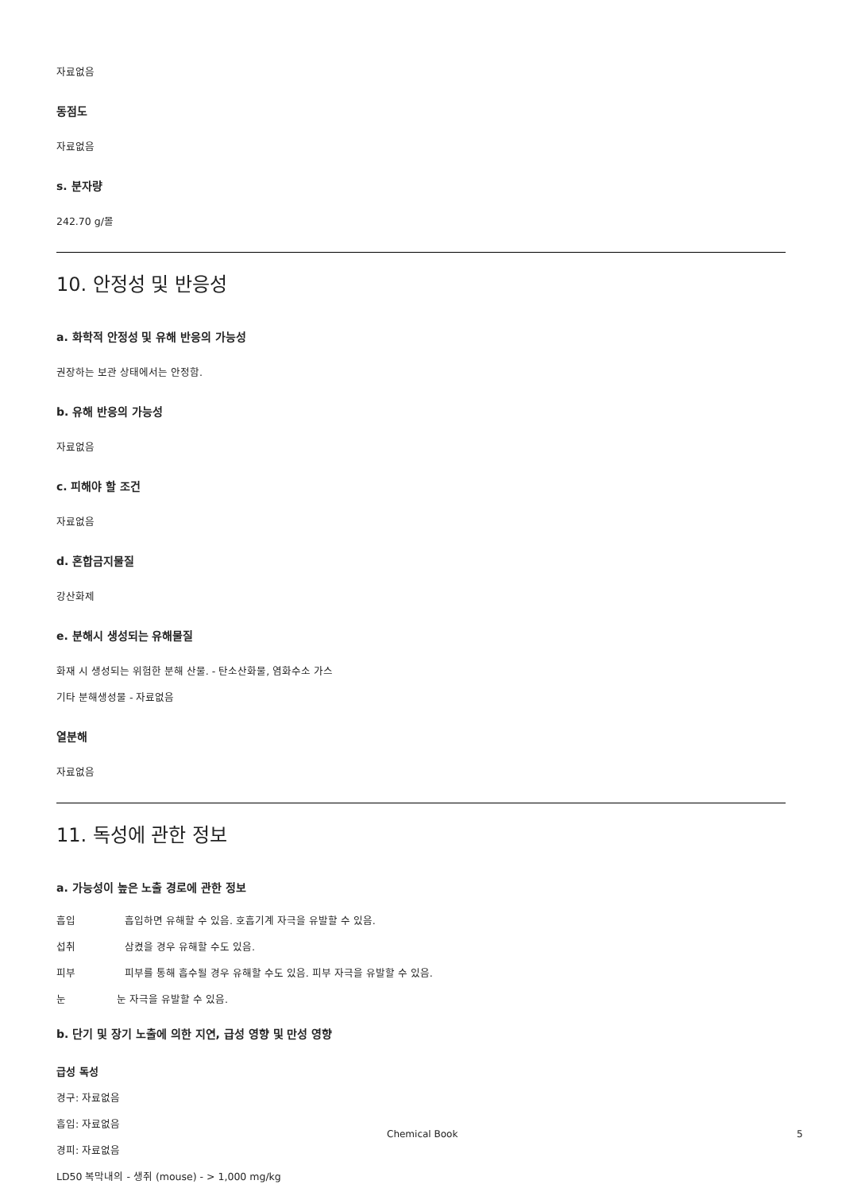자료없음
동점도
자료없음
s. 분자량
242.70 g/몰
10. 안정성 및 반응성
a. 화학적 안정성 및 유해 반응의 가능성
권장하는 보관 상태에서는 안정함.
b. 유해 반응의 가능성
자료없음
c. 피해야 할 조건
자료없음
d. 혼합금지물질
강산화제
e. 분해시 생성되는 유해물질
화재 시 생성되는 위험한 분해 산물. - 탄소산화물, 염화수소 가스
기타 분해생성물 - 자료없음
열분해
자료없음
11. 독성에 관한 정보
a. 가능성이 높은 노출 경로에 관한 정보
흡입 흡입하면 유해할 수 있음. 호흡기계 자극을 유발할 수 있음.
섭취 삼켰을 경우 유해할 수도 있음.
피부 피부를 통해 흡수될 경우 유해할 수도 있음. 피부 자극을 유발할 수 있음.
눈 눈 자극을 유발할 수 있음.
b. 단기 및 장기 노출에 의한 지연, 급성 영향 및 만성 영향
급성 독성
경구: 자료없음
흡입: 자료없음
경피: 자료없음
LD50 복막내의 - 생쥐 (mouse) - > 1,000 mg/kg
Chemical Book 5